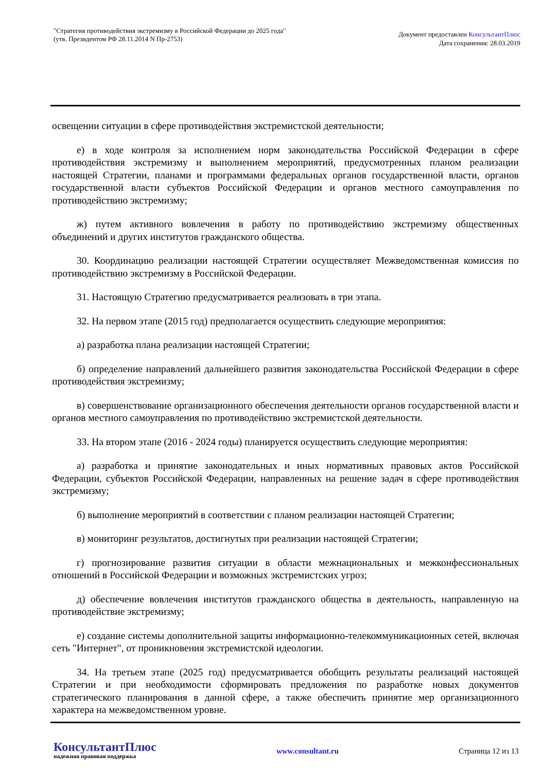"Стратегия противодействия экстремизму в Российской Федерации до 2025 года"
(утв. Президентом РФ 28.11.2014 N Пр-2753)
Документ предоставлен КонсультантПлюс
Дата сохранения: 28.03.2019
освещении ситуации в сфере противодействия экстремистской деятельности;
е) в ходе контроля за исполнением норм законодательства Российской Федерации в сфере противодействия экстремизму и выполнением мероприятий, предусмотренных планом реализации настоящей Стратегии, планами и программами федеральных органов государственной власти, органов государственной власти субъектов Российской Федерации и органов местного самоуправления по противодействию экстремизму;
ж) путем активного вовлечения в работу по противодействию экстремизму общественных объединений и других институтов гражданского общества.
30. Координацию реализации настоящей Стратегии осуществляет Межведомственная комиссия по противодействию экстремизму в Российской Федерации.
31. Настоящую Стратегию предусматривается реализовать в три этапа.
32. На первом этапе (2015 год) предполагается осуществить следующие мероприятия:
а) разработка плана реализации настоящей Стратегии;
б) определение направлений дальнейшего развития законодательства Российской Федерации в сфере противодействия экстремизму;
в) совершенствование организационного обеспечения деятельности органов государственной власти и органов местного самоуправления по противодействию экстремистской деятельности.
33. На втором этапе (2016 - 2024 годы) планируется осуществить следующие мероприятия:
а) разработка и принятие законодательных и иных нормативных правовых актов Российской Федерации, субъектов Российской Федерации, направленных на решение задач в сфере противодействия экстремизму;
б) выполнение мероприятий в соответствии с планом реализации настоящей Стратегии;
в) мониторинг результатов, достигнутых при реализации настоящей Стратегии;
г) прогнозирование развития ситуации в области межнациональных и межконфессиональных отношений в Российской Федерации и возможных экстремистских угроз;
д) обеспечение вовлечения институтов гражданского общества в деятельность, направленную на противодействие экстремизму;
е) создание системы дополнительной защиты информационно-телекоммуникационных сетей, включая сеть "Интернет", от проникновения экстремистской идеологии.
34. На третьем этапе (2025 год) предусматривается обобщить результаты реализаций настоящей Стратегии и при необходимости сформировать предложения по разработке новых документов стратегического планирования в данной сфере, а также обеспечить принятие мер организационного характера на межведомственном уровне.
КонсультантПлюс
надежная правовая поддержка
www.consultant.ru Страница 12 из 13